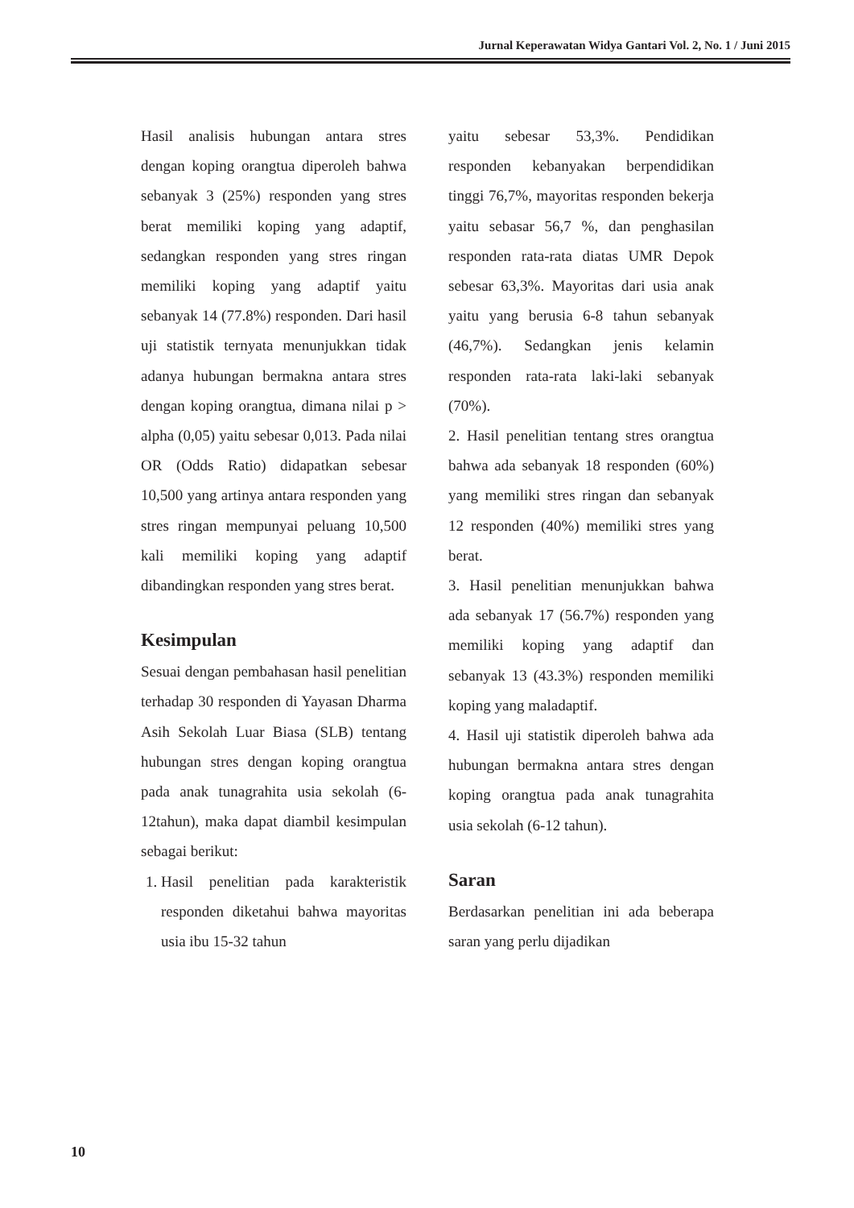Jurnal Keperawatan Widya Gantari Vol. 2, No. 1 / Juni 2015
Hasil analisis hubungan antara stres dengan koping orangtua diperoleh bahwa sebanyak 3 (25%) responden yang stres berat memiliki koping yang adaptif, sedangkan responden yang stres ringan memiliki koping yang adaptif yaitu sebanyak 14 (77.8%) responden. Dari hasil uji statistik ternyata menunjukkan tidak adanya hubungan bermakna antara stres dengan koping orangtua, dimana nilai p > alpha (0,05) yaitu sebesar 0,013. Pada nilai OR (Odds Ratio) didapatkan sebesar 10,500 yang artinya antara responden yang stres ringan mempunyai peluang 10,500 kali memiliki koping yang adaptif dibandingkan responden yang stres berat.
Kesimpulan
Sesuai dengan pembahasan hasil penelitian terhadap 30 responden di Yayasan Dharma Asih Sekolah Luar Biasa (SLB) tentang hubungan stres dengan koping orangtua pada anak tunagrahita usia sekolah (6-12tahun), maka dapat diambil kesimpulan sebagai berikut:
1. Hasil penelitian pada karakteristik responden diketahui bahwa mayoritas usia ibu 15-32 tahun
yaitu sebesar 53,3%. Pendidikan responden kebanyakan berpendidikan tinggi 76,7%, mayoritas responden bekerja yaitu sebasar 56,7 %, dan penghasilan responden rata-rata diatas UMR Depok sebesar 63,3%. Mayoritas dari usia anak yaitu yang berusia 6-8 tahun sebanyak (46,7%). Sedangkan jenis kelamin responden rata-rata laki-laki sebanyak (70%).
2. Hasil penelitian tentang stres orangtua bahwa ada sebanyak 18 responden (60%) yang memiliki stres ringan dan sebanyak 12 responden (40%) memiliki stres yang berat.
3. Hasil penelitian menunjukkan bahwa ada sebanyak 17 (56.7%) responden yang memiliki koping yang adaptif dan sebanyak 13 (43.3%) responden memiliki koping yang maladaptif.
4. Hasil uji statistik diperoleh bahwa ada hubungan bermakna antara stres dengan koping orangtua pada anak tunagrahita usia sekolah (6-12 tahun).
Saran
Berdasarkan penelitian ini ada beberapa saran yang perlu dijadikan
10